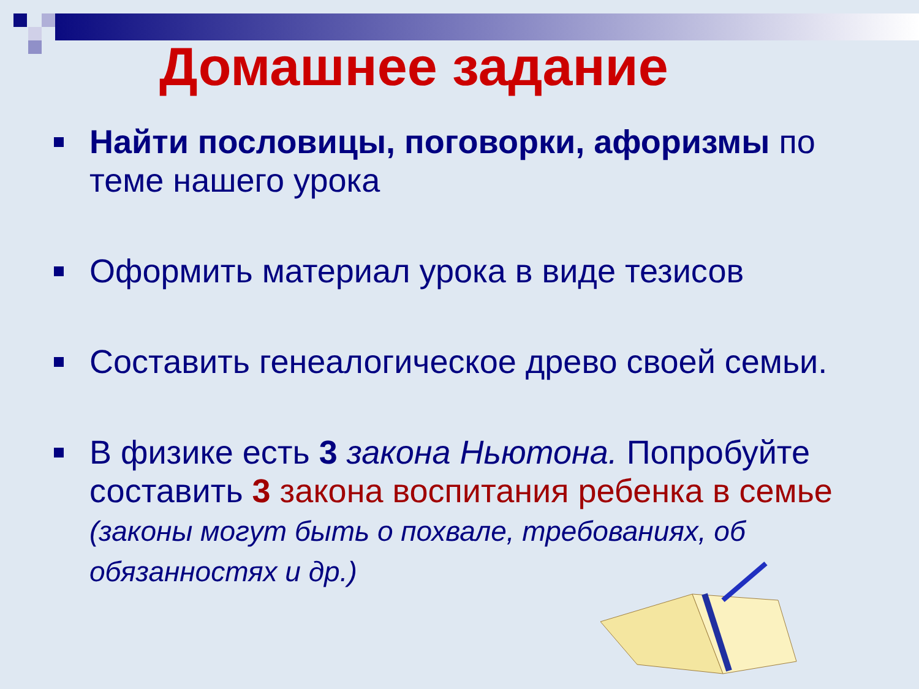Домашнее задание
Найти пословицы, поговорки, афоризмы по теме нашего урока
Оформить материал урока в виде тезисов
Составить генеалогическое древо своей семьи.
В физике есть 3 закона Ньютона. Попробуйте составить 3 закона воспитания ребенка в семье (законы могут быть о похвале, требованиях, об обязанностях и др.)